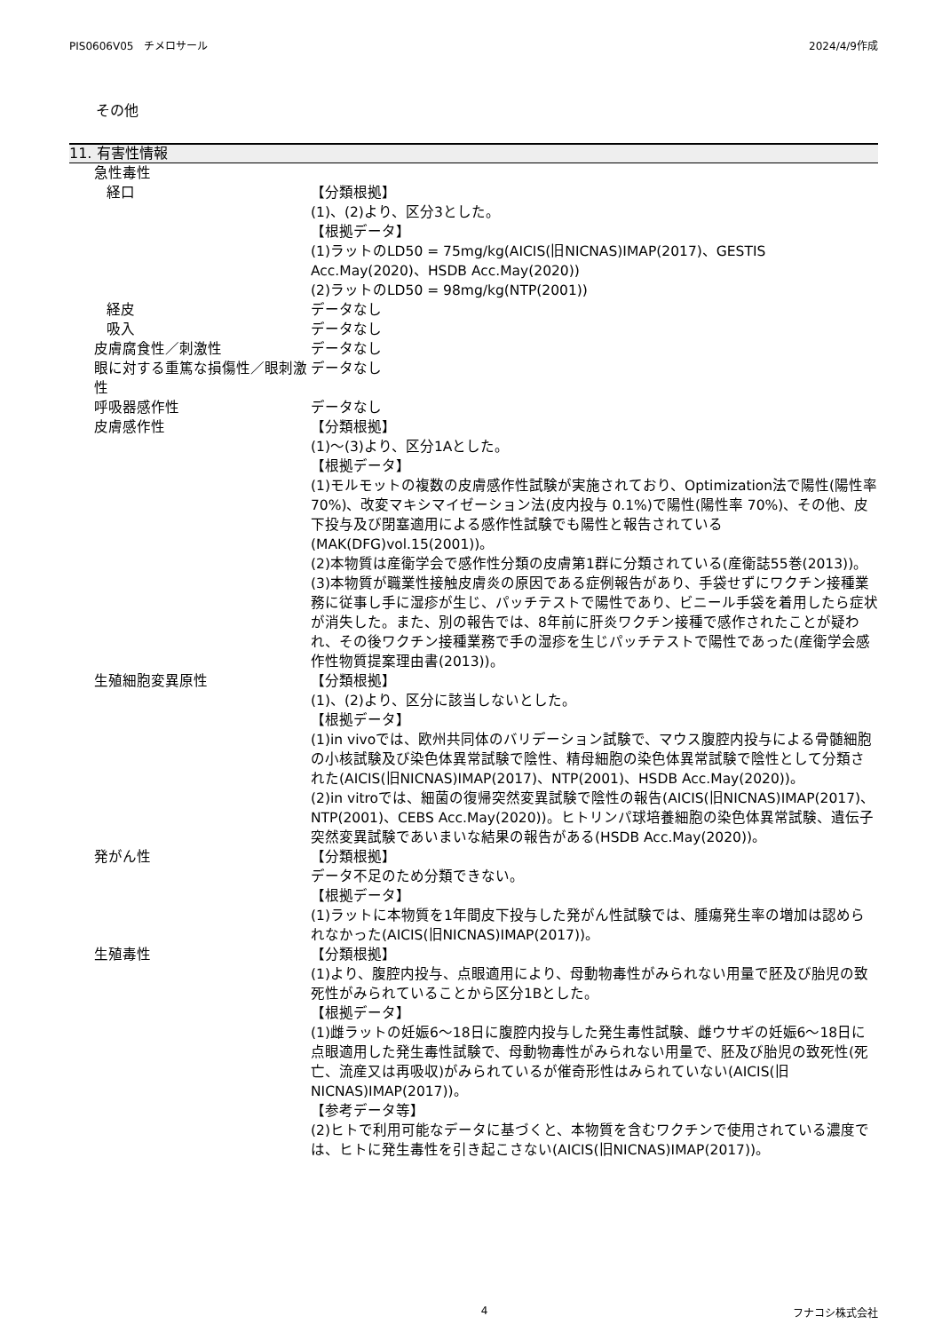PIS0606V05　チメロサール 2024/4/9作成
その他
11. 有害性情報
急性毒性
経口 【分類根拠】
(1)、(2)より、区分3とした。
【根拠データ】
(1)ラットのLD50 = 75mg/kg(AICIS(旧NICNAS)IMAP(2017)、GESTIS Acc.May(2020)、HSDB Acc.May(2020))
(2)ラットのLD50 = 98mg/kg(NTP(2001))
経皮 データなし
吸入 データなし
皮膚腐食性／刺激性 データなし
眼に対する重篤な損傷性／眼刺激性 データなし
呼吸器感作性 データなし
皮膚感作性 【分類根拠】
(1)～(3)より、区分1Aとした。
【根拠データ】
(1)モルモットの複数の皮膚感作性試験が実施されており、Optimization法で陽性(陽性率 70%)、改変マキシマイゼーション法(皮内投与 0.1%)で陽性(陽性率 70%)、その他、皮下投与及び閉塞適用による感作性試験でも陽性と報告されている(MAK(DFG)vol.15(2001))。
(2)本物質は産衛学会で感作性分類の皮膚第1群に分類されている(産衛誌55巻(2013))。
(3)本物質が職業性接触皮膚炎の原因である症例報告があり、手袋せずにワクチン接種業務に従事し手に湿疹が生じ、パッチテストで陽性であり、ビニール手袋を着用したら症状が消失した。また、別の報告では、8年前に肝炎ワクチン接種で感作されたことが疑われ、その後ワクチン接種業務で手の湿疹を生じパッチテストで陽性であった(産衛学会感作性物質提案理由書(2013))。
生殖細胞変異原性 【分類根拠】
(1)、(2)より、区分に該当しないとした。
【根拠データ】
(1)in vivoでは、欧州共同体のバリデーション試験で、マウス腹腔内投与による骨髄細胞の小核試験及び染色体異常試験で陰性、精母細胞の染色体異常試験で陰性として分類された(AICIS(旧NICNAS)IMAP(2017)、NTP(2001)、HSDB Acc.May(2020))。
(2)in vitroでは、細菌の復帰突然変異試験で陰性の報告(AICIS(旧NICNAS)IMAP(2017)、NTP(2001)、CEBS Acc.May(2020))。ヒトリンパ球培養細胞の染色体異常試験、遺伝子突然変異試験であいまいな結果の報告がある(HSDB Acc.May(2020))。
発がん性 【分類根拠】
データ不足のため分類できない。
【根拠データ】
(1)ラットに本物質を1年間皮下投与した発がん性試験では、腫瘍発生率の増加は認められなかった(AICIS(旧NICNAS)IMAP(2017))。
生殖毒性 【分類根拠】
(1)より、腹腔内投与、点眼適用により、母動物毒性がみられない用量で胚及び胎児の致死性がみられていることから区分1Bとした。
【根拠データ】
(1)雌ラットの妊娠6～18日に腹腔内投与した発生毒性試験、雌ウサギの妊娠6～18日に点眼適用した発生毒性試験で、母動物毒性がみられない用量で、胚及び胎児の致死性(死亡、流産又は再吸収)がみられているが催奇形性はみられていない(AICIS(旧NICNAS)IMAP(2017))。
【参考データ等】
(2)ヒトで利用可能なデータに基づくと、本物質を含むワクチンで使用されている濃度では、ヒトに発生毒性を引き起こさない(AICIS(旧NICNAS)IMAP(2017))。
4 フナコシ株式会社